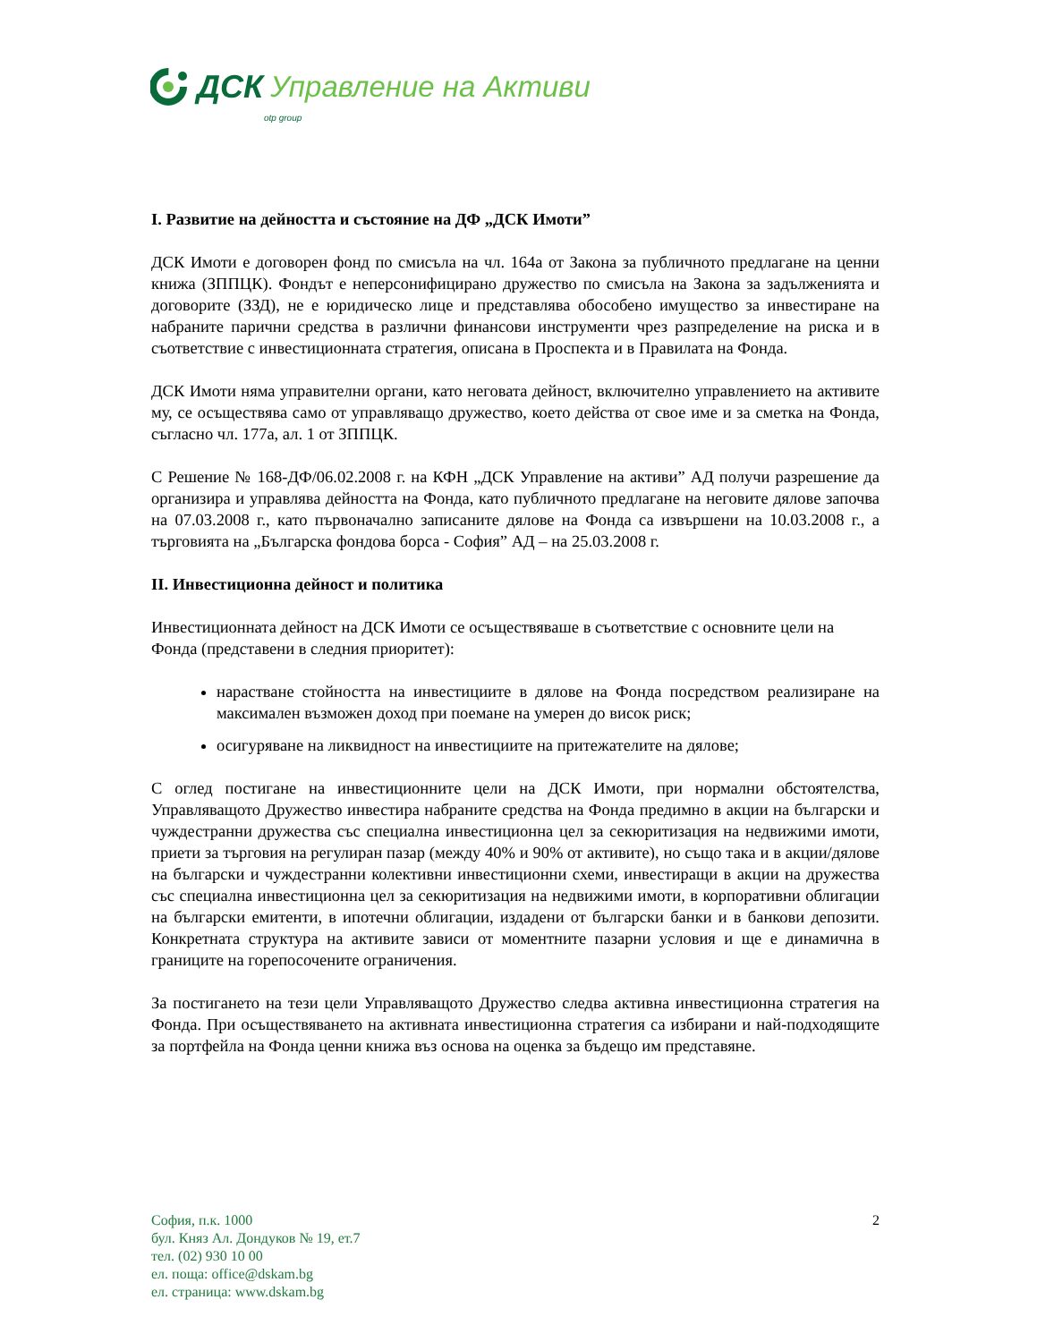ДСК Управление на Активи
otp group
I. Развитие на дейността и състояние на ДФ „ДСК Имоти”
ДСК Имоти е договорен фонд по смисъла на чл. 164а от Закона за публичното предлагане на ценни книжа (ЗППЦК). Фондът е неперсонифицирано дружество по смисъла на Закона за задълженията и договорите (ЗЗД), не е юридическо лице и представлява обособено имущество за инвестиране на набраните парични средства в различни финансови инструменти чрез разпределение на риска и в съответствие с инвестиционната стратегия, описана в Проспекта и в Правилата на Фонда.
ДСК Имоти няма управителни органи, като неговата дейност, включително управлението на активите му, се осъществява само от управляващо дружество, което действа от свое име и за сметка на Фонда, съгласно чл. 177а, ал. 1 от ЗППЦК.
С Решение № 168-ДФ/06.02.2008 г. на КФН „ДСК Управление на активи” АД получи разрешение да организира и управлява дейността на Фонда, като публичното предлагане на неговите дялове започва на 07.03.2008 г., като първоначално записаните дялове на Фонда са извършени на 10.03.2008 г., а търговията на „Българска фондова борса - София” АД – на 25.03.2008 г.
II. Инвестиционна дейност и политика
Инвестиционната дейност на ДСК Имоти се осъществяваше в съответствие с основните цели на Фонда (представени в следния приоритет):
нарастване стойността на инвестициите в дялове на Фонда посредством реализиране на максимален възможен доход при поемане на умерен до висок риск;
осигуряване на ликвидност на инвестициите на притежателите на дялове;
С оглед постигане на инвестиционните цели на ДСК Имоти, при нормални обстоятелства, Управляващото Дружество инвестира набраните средства на Фонда предимно в акции на български и чуждестранни дружества със специална инвестиционна цел за секюритизация на недвижими имоти, приети за търговия на регулиран пазар (между 40% и 90% от активите), но също така и в акции/дялове на български и чуждестранни колективни инвестиционни схеми, инвестиращи в акции на дружества със специална инвестиционна цел за секюритизация на недвижими имоти, в корпоративни облигации на български емитенти, в ипотечни облигации, издадени от български банки и в банкови депозити. Конкретната структура на активите зависи от моментните пазарни условия и ще е динамична в границите на горепосочените ограничения.
За постигането на тези цели Управляващото Дружество следва активна инвестиционна стратегия на Фонда. При осъществяването на активната инвестиционна стратегия са избирани и най-подходящите за портфейла на Фонда ценни книжа въз основа на оценка за бъдещо им представяне.
2
София, п.к. 1000
бул. Княз Ал. Дондуков № 19, ет.7
тел. (02) 930 10 00
ел. поща: office@dskam.bg
ел. страница: www.dskam.bg